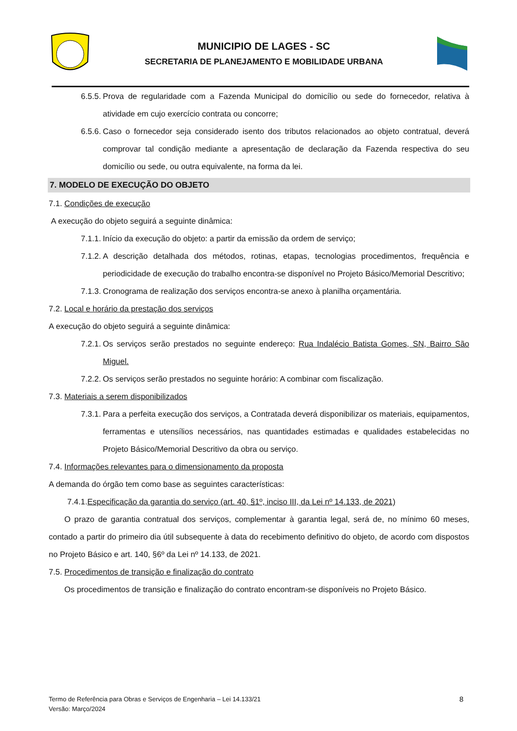MUNICIPIO DE LAGES - SC
SECRETARIA DE PLANEJAMENTO E MOBILIDADE URBANA
6.5.5. Prova de regularidade com a Fazenda Municipal do domicílio ou sede do fornecedor, relativa à atividade em cujo exercício contrata ou concorre;
6.5.6. Caso o fornecedor seja considerado isento dos tributos relacionados ao objeto contratual, deverá comprovar tal condição mediante a apresentação de declaração da Fazenda respectiva do seu domicílio ou sede, ou outra equivalente, na forma da lei.
7. MODELO DE EXECUÇÃO DO OBJETO
7.1. Condições de execução
A execução do objeto seguirá a seguinte dinâmica:
7.1.1. Início da execução do objeto: a partir da emissão da ordem de serviço;
7.1.2. A descrição detalhada dos métodos, rotinas, etapas, tecnologias procedimentos, frequência e periodicidade de execução do trabalho encontra-se disponível no Projeto Básico/Memorial Descritivo;
7.1.3. Cronograma de realização dos serviços encontra-se anexo à planilha orçamentária.
7.2. Local e horário da prestação dos serviços
A execução do objeto seguirá a seguinte dinâmica:
7.2.1. Os serviços serão prestados no seguinte endereço: Rua Indalécio Batista Gomes, SN, Bairro São Miguel.
7.2.2. Os serviços serão prestados no seguinte horário: A combinar com fiscalização.
7.3. Materiais a serem disponibilizados
7.3.1. Para a perfeita execução dos serviços, a Contratada deverá disponibilizar os materiais, equipamentos, ferramentas e utensílios necessários, nas quantidades estimadas e qualidades estabelecidas no Projeto Básico/Memorial Descritivo da obra ou serviço.
7.4. Informações relevantes para o dimensionamento da proposta
A demanda do órgão tem como base as seguintes características:
7.4.1.Especificação da garantia do serviço (art. 40, §1º, inciso III, da Lei nº 14.133, de 2021)
O prazo de garantia contratual dos serviços, complementar à garantia legal, será de, no mínimo 60 meses, contado a partir do primeiro dia útil subsequente à data do recebimento definitivo do objeto, de acordo com dispostos no Projeto Básico e art. 140, §6º da Lei nº 14.133, de 2021.
7.5. Procedimentos de transição e finalização do contrato
Os procedimentos de transição e finalização do contrato encontram-se disponíveis no Projeto Básico.
Termo de Referência para Obras e Serviços de Engenharia – Lei 14.133/21
Versão: Março/2024
8